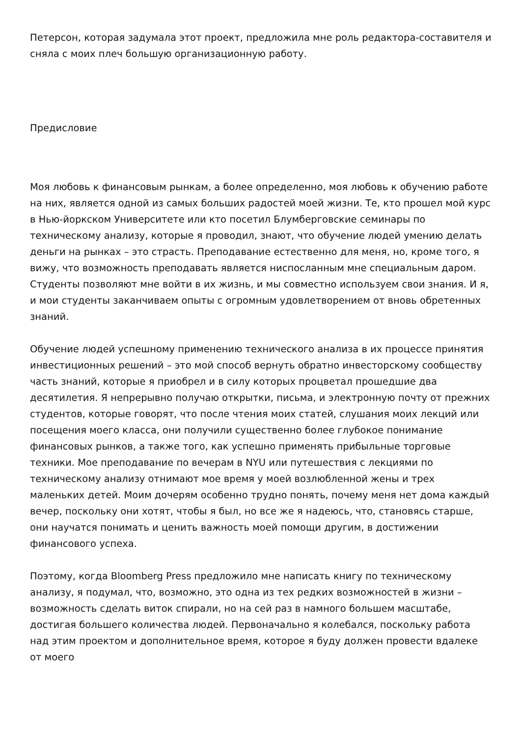Петерсон, которая задумала этот проект, предложила мне роль редактора-составителя и сняла с моих плеч большую организационную работу.
Предисловие
Моя любовь к финансовым рынкам, а более определенно, моя любовь к обучению работе на них, является одной из самых больших радостей моей жизни. Те, кто прошел мой курс в Нью-йоркском Университете или кто посетил Блумберговские семинары по техническому анализу, которые я проводил, знают, что обучение людей умению делать деньги на рынках – это страсть. Преподавание естественно для меня, но, кроме того, я вижу, что возможность преподавать является ниспосланным мне специальным даром. Студенты позволяют мне войти в их жизнь, и мы совместно используем свои знания. И я, и мои студенты заканчиваем опыты с огромным удовлетворением от вновь обретенных знаний.
Обучение людей успешному применению технического анализа в их процессе принятия инвестиционных решений – это мой способ вернуть обратно инвесторскому сообществу часть знаний, которые я приобрел и в силу которых процветал прошедшие два десятилетия. Я непрерывно получаю открытки, письма, и электронную почту от прежних студентов, которые говорят, что после чтения моих статей, слушания моих лекций или посещения моего класса, они получили существенно более глубокое понимание финансовых рынков, а также того, как успешно применять прибыльные торговые техники. Мое преподавание по вечерам в NYU или путешествия с лекциями по техническому анализу отнимают мое время у моей возлюбленной жены и трех маленьких детей. Моим дочерям особенно трудно понять, почему меня нет дома каждый вечер, поскольку они хотят, чтобы я был, но все же я надеюсь, что, становясь старше, они научатся понимать и ценить важность моей помощи другим, в достижении финансового успеха.
Поэтому, когда Bloomberg Press предложило мне написать книгу по техническому анализу, я подумал, что, возможно, это одна из тех редких возможностей в жизни – возможность сделать виток спирали, но на сей раз в намного большем масштабе, достигая большего количества людей. Первоначально я колебался, поскольку работа над этим проектом и дополнительное время, которое я буду должен провести вдалеке от моего